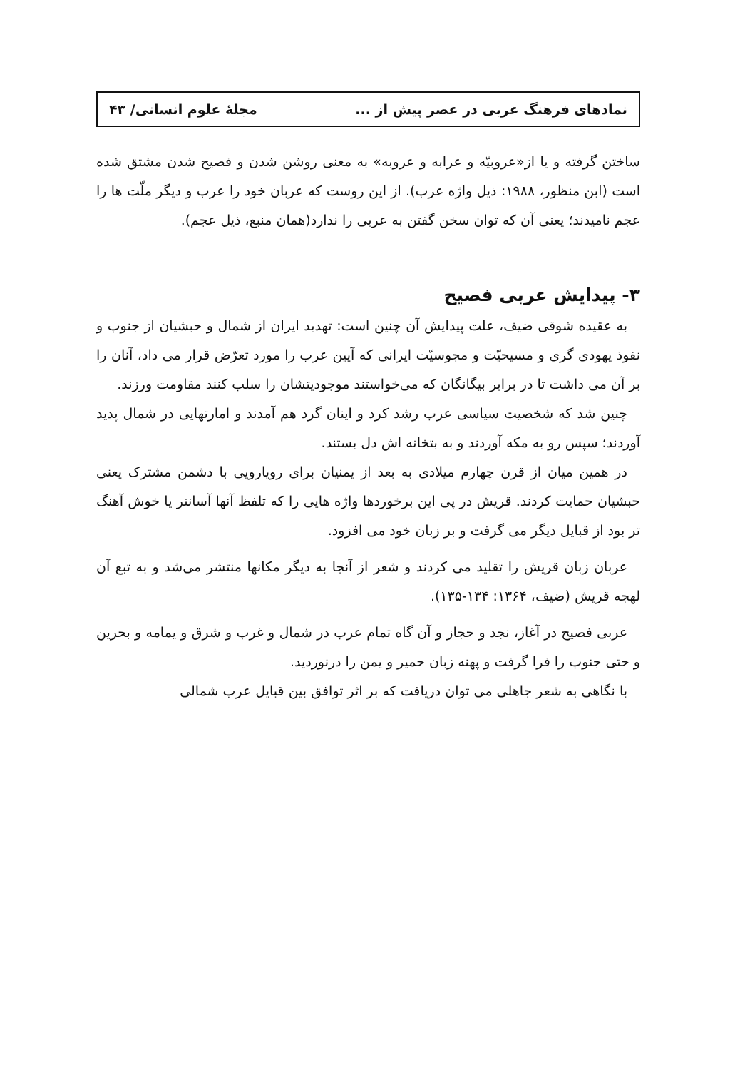نمادهای فرهنگ عربی در عصر پیش از ... مجلهٔ علوم انسانی/ ۴۳
ساختن گرفته و یا از«عروبیّه و عرابه و عروبه» به معنی روشن شدن و فصیح شدن مشتق شده است (ابن منظور، ۱۹۸۸: ذیل واژه عرب). از این روست که عربان خود را عرب و دیگر ملّت ها را عجم نامیدند؛ یعنی آن که توان سخن گفتن به عربی را ندارد(همان منبع، ذیل عجم).
۳- پیدایش عربی فصیح
به عقیده شوقی ضیف، علت پیدایش آن چنین است: تهدید ایران از شمال و حبشیان از جنوب و نفوذ یهودی گری و مسیحیّت و مجوسیّت ایرانی که آیین عرب را مورد تعرّض قرار می داد، آنان را بر آن می داشت تا در برابر بیگانگان که می‌خواستند موجودیتشان را سلب کنند مقاومت ورزند.
چنین شد که شخصیت سیاسی عرب رشد کرد و اینان گرد هم آمدند و امارتهایی در شمال پدید آوردند؛ سپس رو به مکه آوردند و به بتخانه اش دل بستند.
در همین میان از قرن چهارم میلادی به بعد از یمنیان برای رویارویی با دشمن مشترک یعنی حبشیان حمایت کردند. قریش در پی این برخوردها واژه هایی را که تلفظ آنها آسانتر یا خوش آهنگ تر بود از قبایل دیگر می گرفت و بر زبان خود می افزود.
عربان زبان قریش را تقلید می کردند و شعر از آنجا به دیگر مکانها منتشر می‌شد و به تبع آن لهجه قریش (ضیف، ۱۳۶۴: ۱۳۴-۱۳۵).
عربی فصیح در آغاز، نجد و حجاز و آن گاه تمام عرب در شمال و غرب و شرق و یمامه و بحرین و حتی جنوب را فرا گرفت و پهنه زبان حمیر و یمن را درنوردید.
با نگاهی به شعر جاهلی می توان دریافت که بر اثر توافق بین قبایل عرب شمالی